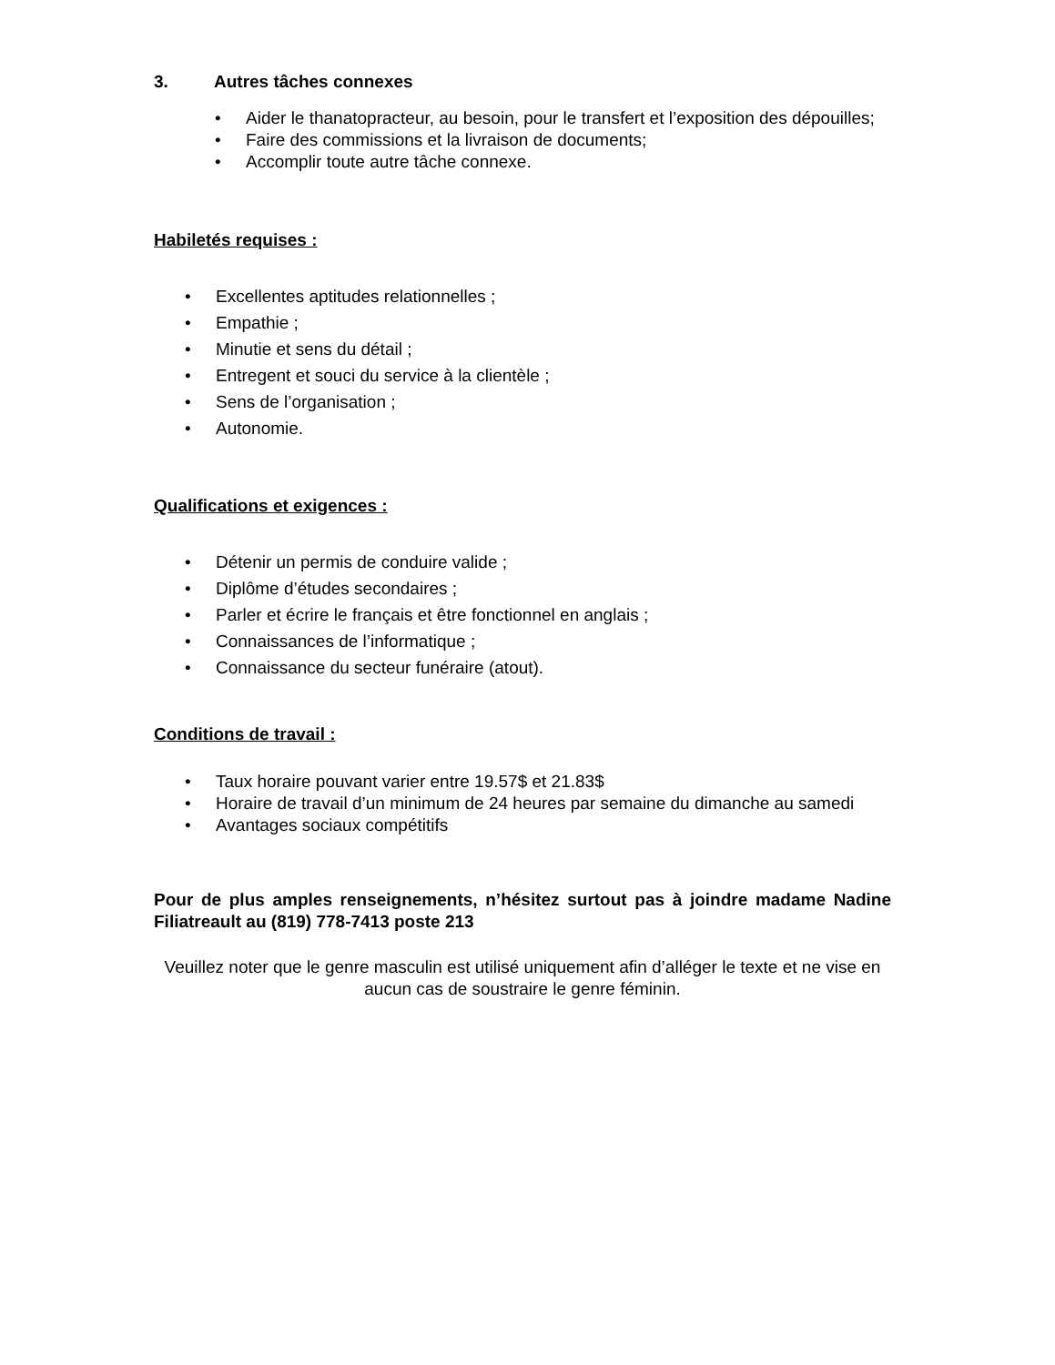3. Autres tâches connexes
• Aider le thanatopracteur, au besoin, pour le transfert et l’exposition des dépouilles;
• Faire des commissions et la livraison de documents;
• Accomplir toute autre tâche connexe.
Habiletés requises :
• Excellentes aptitudes relationnelles ;
• Empathie ;
• Minutie et sens du détail ;
• Entregent et souci du service à la clientèle ;
• Sens de l’organisation ;
• Autonomie.
Qualifications et exigences :
• Détenir un permis de conduire valide ;
• Diplôme d’études secondaires ;
• Parler et écrire le français et être fonctionnel en anglais ;
• Connaissances de l’informatique ;
• Connaissance du secteur funéraire (atout).
Conditions de travail :
• Taux horaire pouvant varier entre 19.57$ et 21.83$
• Horaire de travail d’un minimum de 24 heures par semaine du dimanche au samedi
• Avantages sociaux compétitifs
Pour de plus amples renseignements, n’hésitez surtout pas à joindre madame Nadine Filiatreault au (819) 778-7413 poste 213
Veuillez noter que le genre masculin est utilisé uniquement afin d’alléger le texte et ne vise en aucun cas de soustraire le genre féminin.